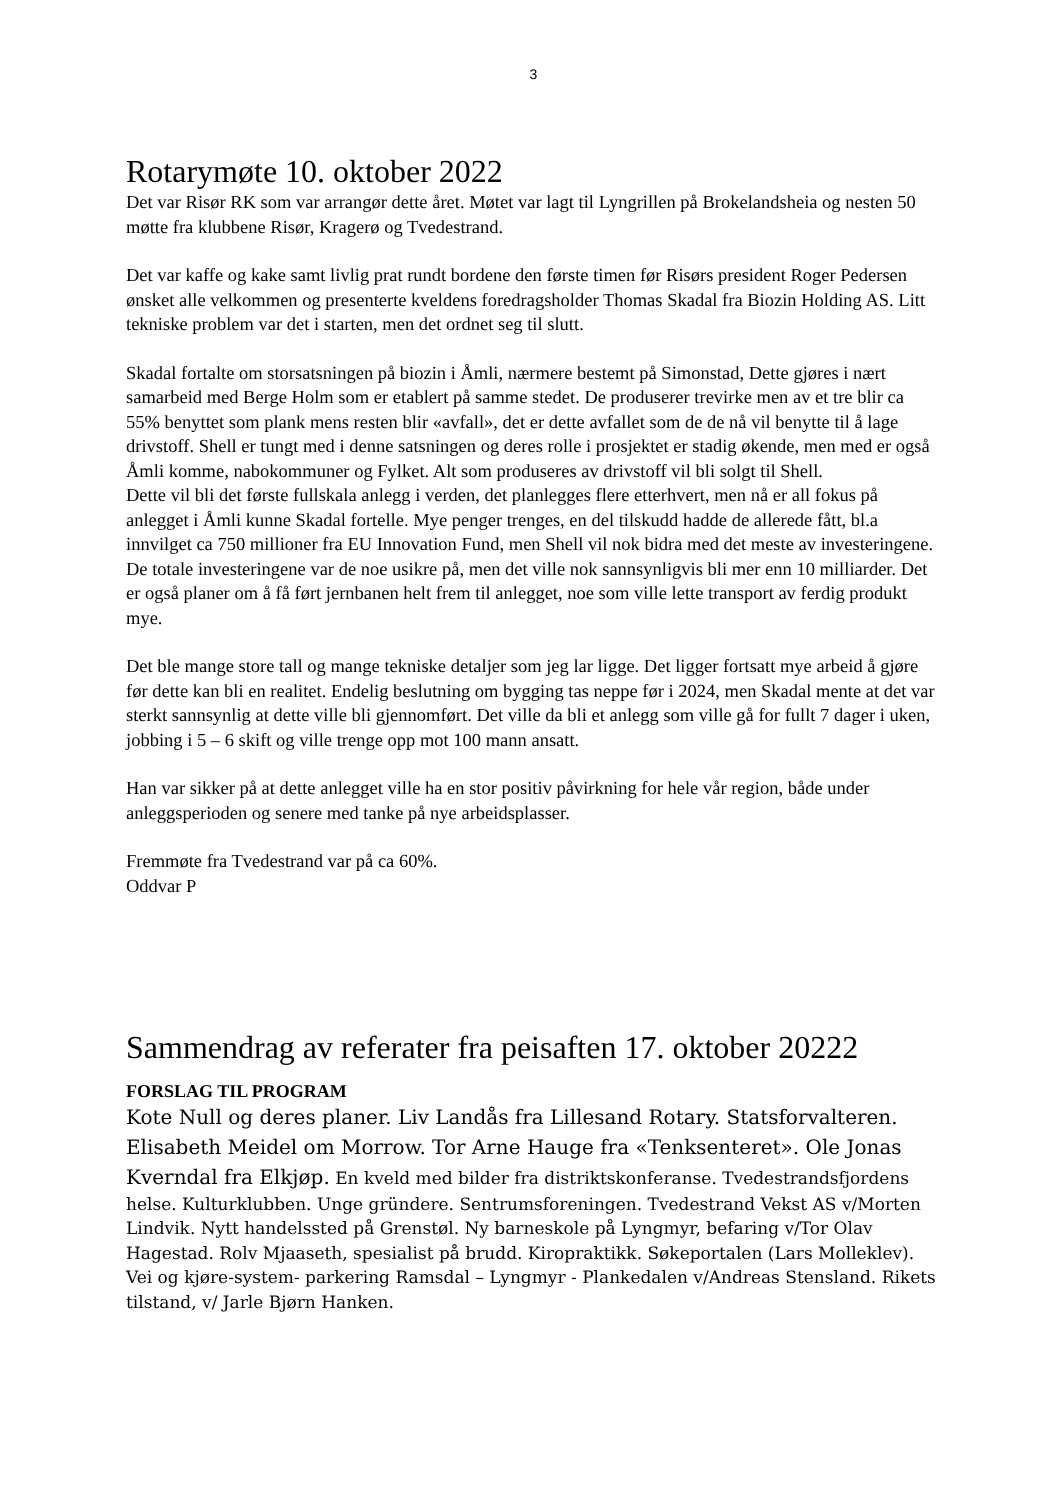3
Rotarymøte 10. oktober 2022
Det var Risør RK som var arrangør dette året. Møtet var lagt til Lyngrillen på Brokelandsheia og nesten 50 møtte fra klubbene Risør, Kragerø og Tvedestrand.
Det var kaffe og kake samt livlig prat rundt bordene den første timen før Risørs president Roger Pedersen ønsket alle velkommen og presenterte kveldens foredragsholder Thomas Skadal fra Biozin Holding AS. Litt tekniske problem var det i starten, men det ordnet seg til slutt.
Skadal fortalte om storsatsningen på biozin i Åmli, nærmere bestemt på Simonstad, Dette gjøres i nært samarbeid med Berge Holm som er etablert på samme stedet. De produserer trevirke men av et tre blir ca 55% benyttet som plank mens resten blir «avfall», det er dette avfallet som de de nå vil benytte til å lage drivstoff. Shell er tungt med i denne satsningen og deres rolle i prosjektet er stadig økende, men med er også Åmli komme, nabokommuner og Fylket. Alt som produseres av drivstoff vil bli solgt til Shell.
Dette vil bli det første fullskala anlegg i verden, det planlegges flere etterhvert, men nå er all fokus på anlegget i Åmli kunne Skadal fortelle. Mye penger trenges, en del tilskudd hadde de allerede fått, bl.a innvilget ca 750 millioner fra EU Innovation Fund, men Shell vil nok bidra med det meste av investeringene. De totale investeringene var de noe usikre på, men det ville nok sannsynligvis bli mer enn 10 milliarder. Det er også planer om å få ført jernbanen helt frem til anlegget, noe som ville lette transport av ferdig produkt mye.
Det ble mange store tall og mange tekniske detaljer som jeg lar ligge. Det ligger fortsatt mye arbeid å gjøre før dette kan bli en realitet. Endelig beslutning om bygging tas neppe før i 2024, men Skadal mente at det var sterkt sannsynlig at dette ville bli gjennomført. Det ville da bli et anlegg som ville gå for fullt 7 dager i uken, jobbing i 5 – 6 skift og ville trenge opp mot 100 mann ansatt.
Han var sikker på at dette anlegget ville ha en stor positiv påvirkning for hele vår region, både under anleggsperioden og senere med tanke på nye arbeidsplasser.
Fremmøte fra Tvedestrand var på ca 60%.
Oddvar P
Sammendrag av referater fra peisaften 17. oktober 20222
FORSLAG TIL PROGRAM
Kote Null og deres planer. Liv Landås fra Lillesand Rotary. Statsforvalteren. Elisabeth Meidel om Morrow. Tor Arne Hauge fra «Tenksenteret». Ole Jonas Kverndal fra Elkjøp. En kveld med bilder fra distriktskonferanse. Tvedestrandsfjordens helse. Kulturklubben. Unge gründere. Sentrumsforeningen. Tvedestrand Vekst AS v/Morten Lindvik. Nytt handelssted på Grenstøl. Ny barneskole på Lyngmyr, befaring v/Tor Olav Hagestad. Rolv Mjaaseth, spesialist på brudd. Kiropraktikk. Søkeportalen (Lars Molleklev). Vei og kjøre-system- parkering Ramsdal – Lyngmyr - Plankedalen v/Andreas Stensland. Rikets tilstand, v/ Jarle Bjørn Hanken.